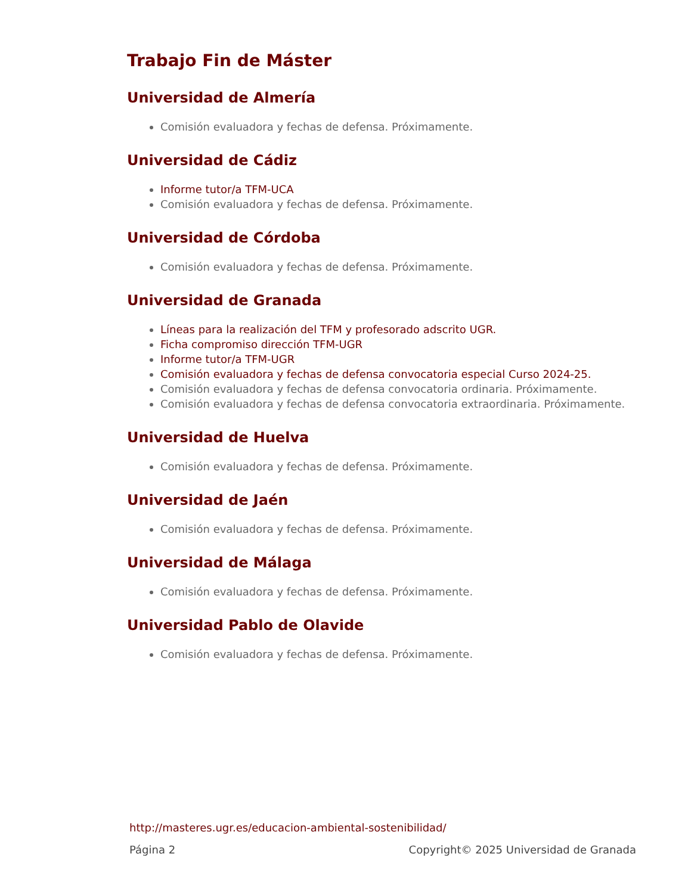Trabajo Fin de Máster
Universidad de Almería
Comisión evaluadora y fechas de defensa. Próximamente.
Universidad de Cádiz
Informe tutor/a TFM-UCA
Comisión evaluadora y fechas de defensa. Próximamente.
Universidad de Córdoba
Comisión evaluadora y fechas de defensa. Próximamente.
Universidad de Granada
Líneas para la realización del TFM y profesorado adscrito UGR.
Ficha compromiso dirección TFM-UGR
Informe tutor/a TFM-UGR
Comisión evaluadora y fechas de defensa convocatoria especial Curso 2024-25.
Comisión evaluadora y fechas de defensa convocatoria ordinaria. Próximamente.
Comisión evaluadora y fechas de defensa convocatoria extraordinaria. Próximamente.
Universidad de Huelva
Comisión evaluadora y fechas de defensa. Próximamente.
Universidad de Jaén
Comisión evaluadora y fechas de defensa. Próximamente.
Universidad de Málaga
Comisión evaluadora y fechas de defensa. Próximamente.
Universidad Pablo de Olavide
Comisión evaluadora y fechas de defensa. Próximamente.
http://masteres.ugr.es/educacion-ambiental-sostenibilidad/
Página 2 Copyright© 2025 Universidad de Granada